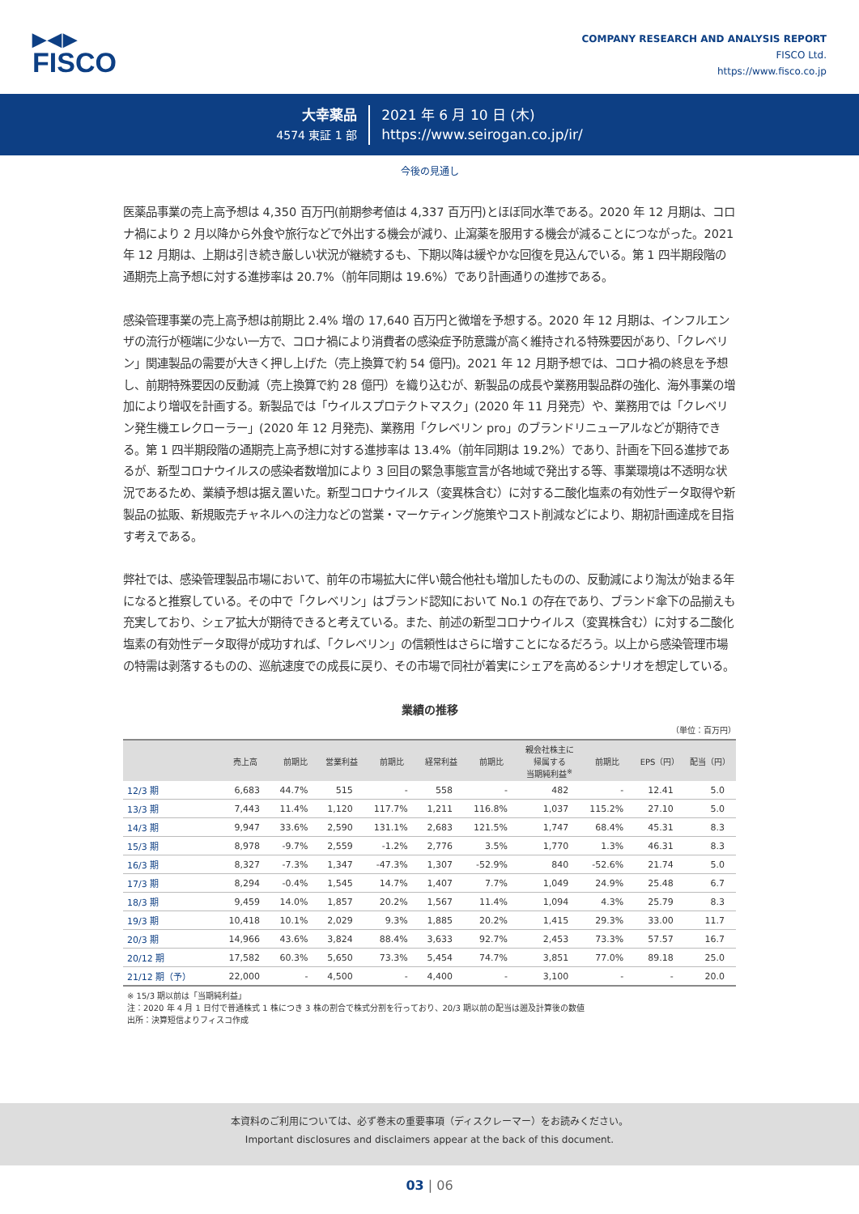▶◀▶
FISCO
COMPANY RESEARCH AND ANALYSIS REPORT
FISCO Ltd.
https://www.fisco.co.jp
大幸薬品
4574 東証 1 部
2021 年 6 月 10 日 (木)
https://www.seirogan.co.jp/ir/
今後の見通し
医薬品事業の売上高予想は 4,350 百万円(前期参考値は 4,337 百万円)とほぼ同水準である。2020 年 12 月期は、コロナ禍により 2 月以降から外食や旅行などで外出する機会が減り、止瀉薬を服用する機会が減ることにつながった。2021 年 12 月期は、上期は引き続き厳しい状況が継続するも、下期以降は緩やかな回復を見込んでいる。第 1 四半期段階の通期売上高予想に対する進捗率は 20.7%（前年同期は 19.6%）であり計画通りの進捗である。
感染管理事業の売上高予想は前期比 2.4% 増の 17,640 百万円と微増を予想する。2020 年 12 月期は、インフルエンザの流行が極端に少ない一方で、コロナ禍により消費者の感染症予防意識が高く維持される特殊要因があり、「クレベリン」関連製品の需要が大きく押し上げた（売上換算で約 54 億円)。2021 年 12 月期予想では、コロナ禍の終息を予想し、前期特殊要因の反動減（売上換算で約 28 億円）を織り込むが、新製品の成長や業務用製品群の強化、海外事業の増加により増収を計画する。新製品では「ウイルスプロテクトマスク」(2020 年 11 月発売）や、業務用では「クレベリン発生機エレクローラー」(2020 年 12 月発売)、業務用「クレベリン pro」のブランドリニューアルなどが期待できる。第 1 四半期段階の通期売上高予想に対する進捗率は 13.4%（前年同期は 19.2%）であり、計画を下回る進捗であるが、新型コロナウイルスの感染者数増加により 3 回目の緊急事態宣言が各地域で発出する等、事業環境は不透明な状況であるため、業績予想は据え置いた。新型コロナウイルス（変異株含む）に対する二酸化塩素の有効性データ取得や新製品の拡販、新規販売チャネルへの注力などの営業・マーケティング施策やコスト削減などにより、期初計画達成を目指す考えである。
弊社では、感染管理製品市場において、前年の市場拡大に伴い競合他社も増加したものの、反動減により淘汰が始まる年になると推察している。その中で「クレベリン」はブランド認知において No.1 の存在であり、ブランド傘下の品揃えも充実しており、シェア拡大が期待できると考えている。また、前述の新型コロナウイルス（変異株含む）に対する二酸化塩素の有効性データ取得が成功すれば、「クレベリン」の信頼性はさらに増すことになるだろう。以上から感染管理市場の特需は剥落するものの、巡航速度での成長に戻り、その市場で同社が着実にシェアを高めるシナリオを想定している。
業績の推移
（単位：百万円）
| | 売上高 | 前期比 | 営業利益 | 前期比 | 経常利益 | 前期比 | 親会社株主に 帰属する 当期純利益<sup>※</sup> | 前期比 | EPS（円） | 配当（円） |
| --- | --- | --- | --- | --- | --- | --- | --- | --- | --- | --- |
| 12/3 期 | 6,683 | 44.7% | 515 | - | 558 | - | 482 | - | 12.41 | 5.0 |
| 13/3 期 | 7,443 | 11.4% | 1,120 | 117.7% | 1,211 | 116.8% | 1,037 | 115.2% | 27.10 | 5.0 |
| 14/3 期 | 9,947 | 33.6% | 2,590 | 131.1% | 2,683 | 121.5% | 1,747 | 68.4% | 45.31 | 8.3 |
| 15/3 期 | 8,978 | -9.7% | 2,559 | -1.2% | 2,776 | 3.5% | 1,770 | 1.3% | 46.31 | 8.3 |
| 16/3 期 | 8,327 | -7.3% | 1,347 | -47.3% | 1,307 | -52.9% | 840 | -52.6% | 21.74 | 5.0 |
| 17/3 期 | 8,294 | -0.4% | 1,545 | 14.7% | 1,407 | 7.7% | 1,049 | 24.9% | 25.48 | 6.7 |
| 18/3 期 | 9,459 | 14.0% | 1,857 | 20.2% | 1,567 | 11.4% | 1,094 | 4.3% | 25.79 | 8.3 |
| 19/3 期 | 10,418 | 10.1% | 2,029 | 9.3% | 1,885 | 20.2% | 1,415 | 29.3% | 33.00 | 11.7 |
| 20/3 期 | 14,966 | 43.6% | 3,824 | 88.4% | 3,633 | 92.7% | 2,453 | 73.3% | 57.57 | 16.7 |
| 20/12 期 | 17,582 | 60.3% | 5,650 | 73.3% | 5,454 | 74.7% | 3,851 | 77.0% | 89.18 | 25.0 |
| 21/12 期（予） | 22,000 | - | 4,500 | - | 4,400 | - | 3,100 | - | - | 20.0 |
※ 15/3 期以前は「当期純利益」
注：2020 年 4 月 1 日付で普通株式 1 株につき 3 株の割合で株式分割を行っており、20/3 期以前の配当は遡及計算後の数値
出所：決算短信よりフィスコ作成
本資料のご利用については、必ず巻末の重要事項（ディスクレーマー）をお読みください。
Important disclosures and disclaimers appear at the back of this document.
03 | 06